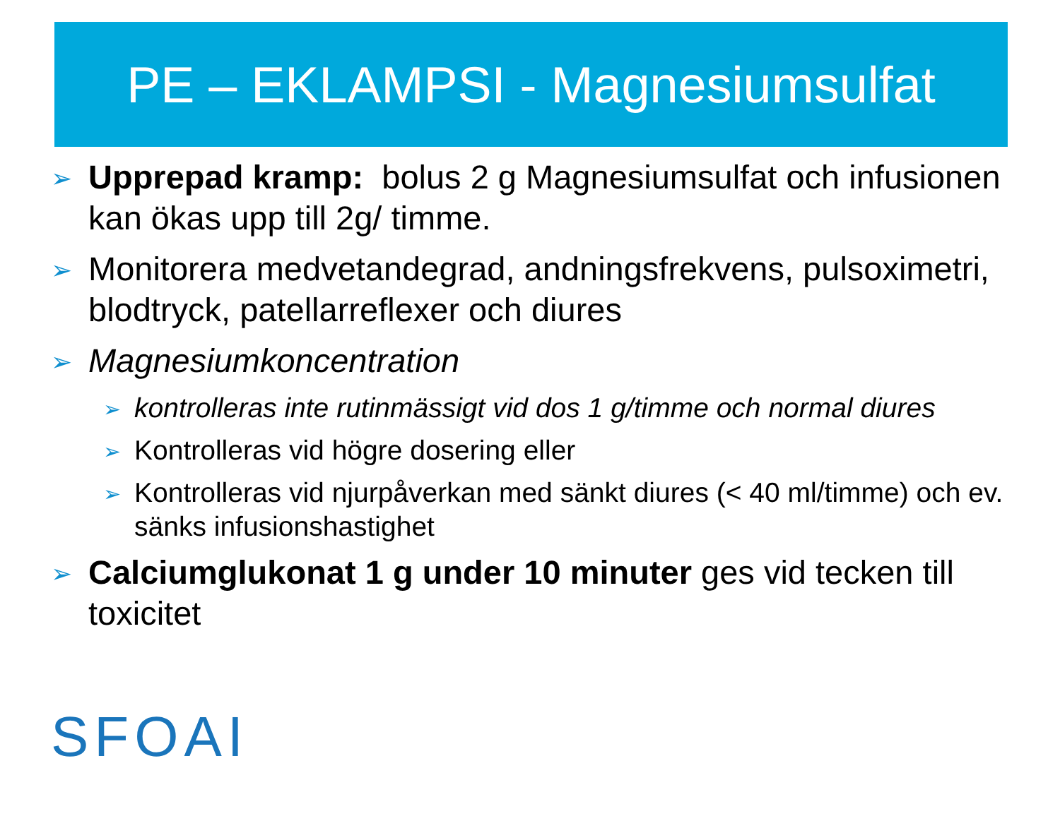PE – EKLAMPSI - Magnesiumsulfat
➢ Upprepad kramp: bolus 2 g Magnesiumsulfat och infusionen kan ökas upp till 2g/ timme.
➢ Monitorera medvetandegrad, andningsfrekvens, pulsoximetri, blodtryck, patellarreflexer och diures
➢ Magnesiumkoncentration
➢ kontrolleras inte rutinmässigt vid dos 1 g/timme och normal diures
➢ Kontrolleras vid högre dosering eller
➢ Kontrolleras vid njurpåverkan med sänkt diures (< 40 ml/timme) och ev. sänks infusionshastighet
➢ Calciumglukonat 1 g under 10 minuter ges vid tecken till toxicitet
SFOAI